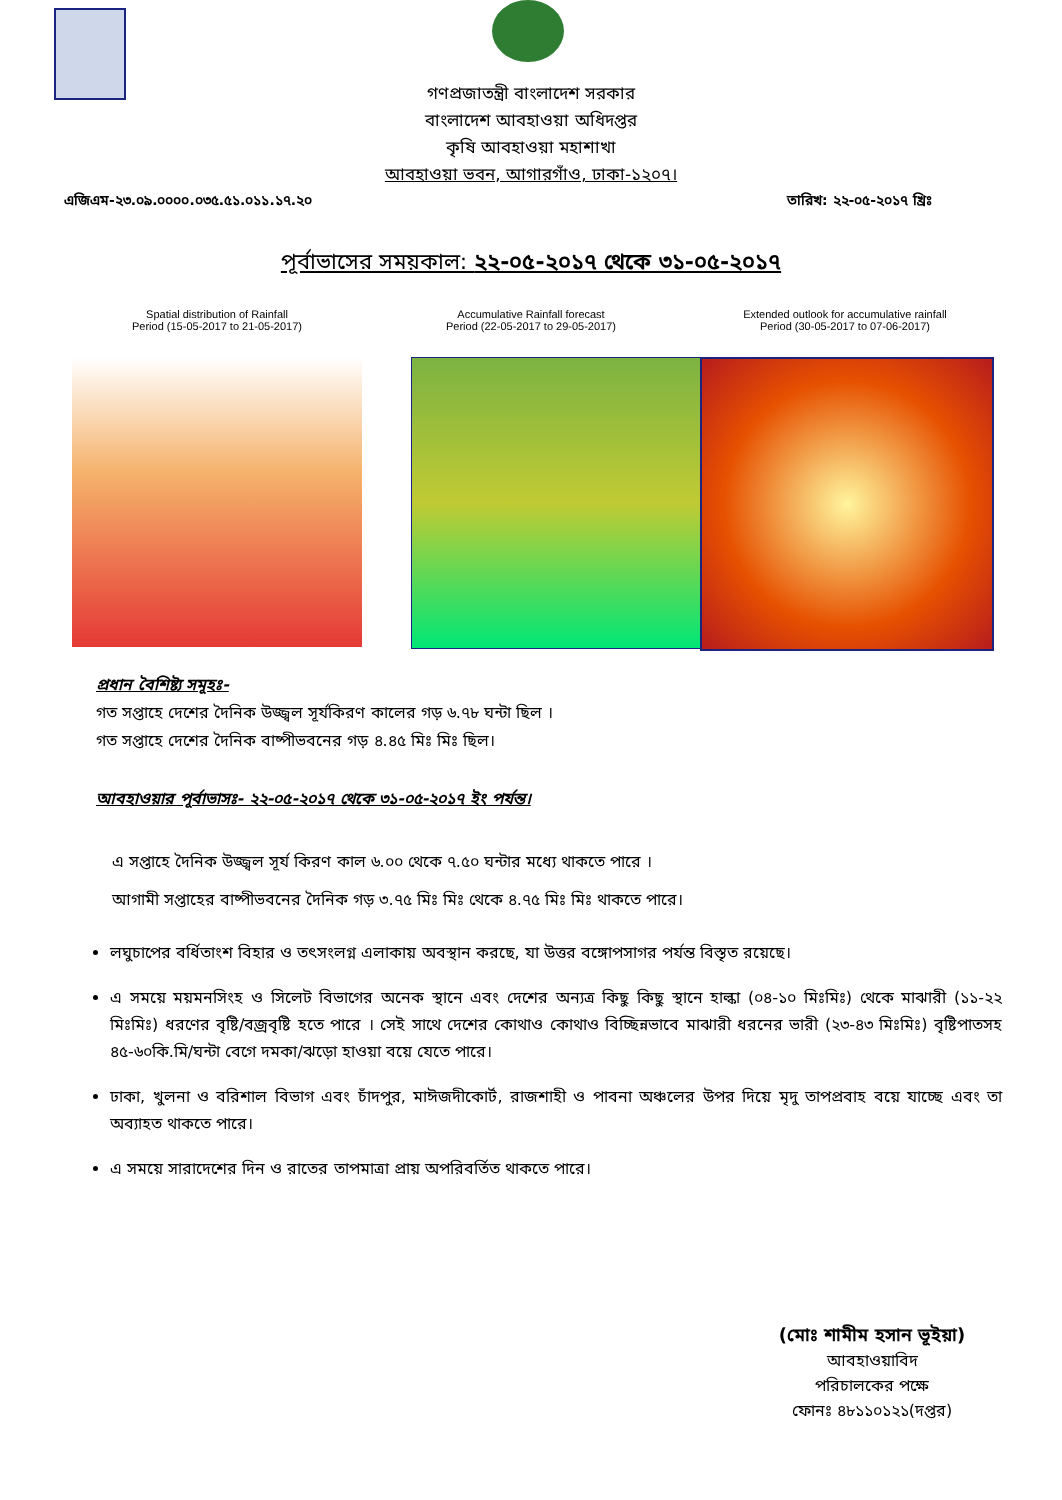গণপ্রজাতন্ত্রী বাংলাদেশ সরকার
বাংলাদেশ আবহাওয়া অধিদপ্তর
কৃষি আবহাওয়া মহাশাখা
আবহাওয়া ভবন, আগারগাঁও, ঢাকা-১২০৭।
এজিএম-২৩.০৯.০০০০.০৩৫.৫১.০১১.১৭.২০ তারিখ: ২২-০৫-২০১৭ খ্রিঃ
পূর্বাভাসের সময়কাল: ২২-০৫-২০১৭ থেকে ৩১-০৫-২০১৭
Spatial distribution of Rainfall
Period (15-05-2017 to 21-05-2017)
Accumulative Rainfall forecast
Period (22-05-2017 to 29-05-2017)
Extended outlook for accumulative rainfall
Period (30-05-2017 to 07-06-2017)
প্রধান বৈশিষ্ট্য সমূহঃ-
গত সপ্তাহে দেশের দৈনিক উজ্জ্বল সূর্যকিরণ কালের গড় ৬.৭৮ ঘন্টা ছিল ।
গত সপ্তাহে দেশের দৈনিক বাষ্পীভবনের গড় ৪.৪৫ মিঃ মিঃ ছিল।
আবহাওয়ার পূর্বাভাসঃ- ২২-০৫-২০১৭ থেকে ৩১-০৫-২০১৭ ইং পর্যন্ত।
এ সপ্তাহে দৈনিক উজ্জ্বল সূর্য কিরণ কাল ৬.০০ থেকে ৭.৫০ ঘন্টার মধ্যে থাকতে পারে ।
আগামী সপ্তাহের বাষ্পীভবনের দৈনিক গড় ৩.৭৫ মিঃ মিঃ থেকে ৪.৭৫ মিঃ মিঃ থাকতে পারে।
লঘুচাপের বর্ধিতাংশ বিহার ও তৎসংলগ্ন এলাকায় অবস্থান করছে, যা উত্তর বঙ্গোপসাগর পর্যন্ত বিস্তৃত রয়েছে।
এ সময়ে ময়মনসিংহ ও সিলেট বিভাগের অনেক স্থানে এবং দেশের অন্যত্র কিছু কিছু স্থানে হাল্কা (০৪-১০ মিঃমিঃ) থেকে মাঝারী (১১-২২ মিঃমিঃ) ধরণের বৃষ্টি/বজ্রবৃষ্টি হতে পারে । সেই সাথে দেশের কোথাও কোথাও বিচ্ছিন্নভাবে মাঝারী ধরনের ভারী (২৩-৪৩ মিঃমিঃ) বৃষ্টিপাতসহ ৪৫-৬০কি.মি/ঘন্টা বেগে দমকা/ঝড়ো হাওয়া বয়ে যেতে পারে।
ঢাকা, খুলনা ও বরিশাল বিভাগ এবং চাঁদপুর, মাঈজদীকোর্ট, রাজশাহী ও পাবনা অঞ্চলের উপর দিয়ে মৃদু তাপপ্রবাহ বয়ে যাচ্ছে এবং তা অব্যাহত থাকতে পারে।
এ সময়ে সারাদেশের দিন ও রাতের তাপমাত্রা প্রায় অপরিবর্তিত থাকতে পারে।
(মোঃ শামীম হসান ভূইয়া)
আবহাওয়াবিদ
পরিচালকের পক্ষে
ফোনঃ ৪৮১১০১২১(দপ্তর)